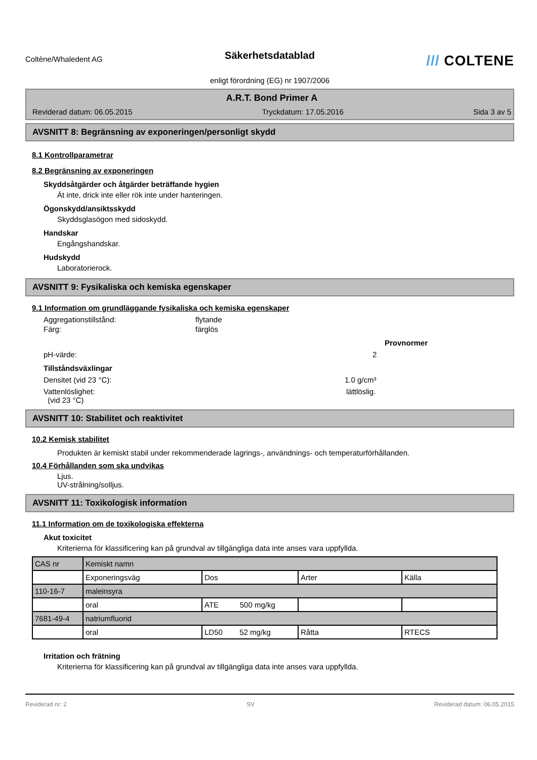Coltène/Whaledent AG
Säkerhetsdatablad
/// COLTENE
enligt förordning (EG) nr 1907/2006
A.R.T. Bond Primer A
Reviderad datum: 06.05.2015 Tryckdatum: 17.05.2016 Sida 3 av 5
AVSNITT 8: Begränsning av exponeringen/personligt skydd
8.1 Kontrollparametrar
8.2 Begränsning av exponeringen
Skyddsåtgärder och åtgärder beträffande hygien
Ät inte, drick inte eller rök inte under hanteringen.
Ögonskydd/ansiktsskydd
Skyddsglasögon med sidoskydd.
Handskar
Engångshandskar.
Hudskydd
Laboratorierock.
AVSNITT 9: Fysikaliska och kemiska egenskaper
9.1 Information om grundläggande fysikaliska och kemiska egenskaper
Aggregationstillstånd: flytande
Färg: färglös
Provnormer
pH-värde: 2
Tillståndsväxlingar
Densitet (vid 23 °C): 1.0 g/cm³
Vattenlöslighet:
(vid 23 °C) lättlöslig.
AVSNITT 10: Stabilitet och reaktivitet
10.2 Kemisk stabilitet
Produkten är kemiskt stabil under rekommenderade lagrings-, användnings- och temperaturförhållanden.
10.4 Förhållanden som ska undvikas
Ljus.
UV-strålning/solljus.
AVSNITT 11: Toxikologisk information
11.1 Information om de toxikologiska effekterna
Akut toxicitet
Kriterierna för klassificering kan på grundval av tillgängliga data inte anses vara uppfyllda.
| CAS nr | Kemiskt namn | | | |
| | Exponeringsväg | Dos | Arter | Källa |
| 110-16-7 | maleinsyra | | | |
| | oral | ATE 500 mg/kg | | |
| 7681-49-4 | natriumfluorid | | | |
| | oral | LD50 52 mg/kg | Råtta | RTECS |
Irritation och frätning
Kriterierna för klassificering kan på grundval av tillgängliga data inte anses vara uppfyllda.
Reviderad nr: 2 SV Reviderad datum: 06.05.2015